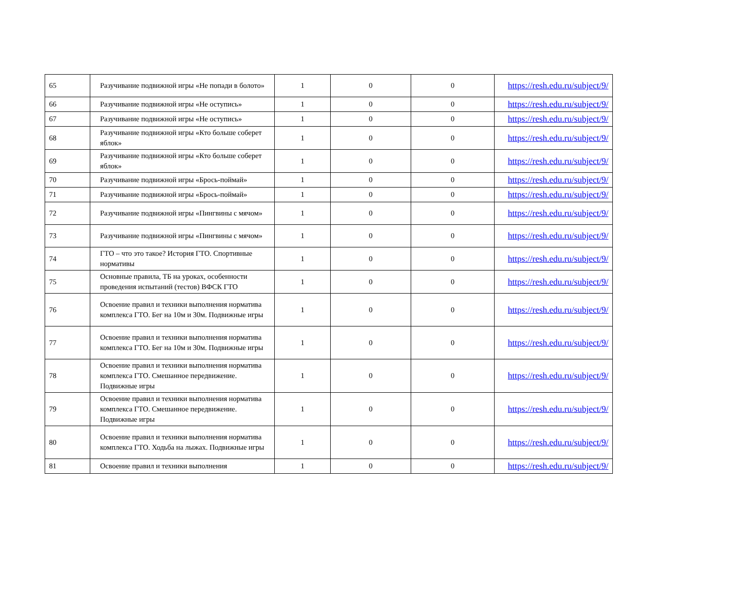| 65 | Разучивание подвижной игры «Не попади в болото» | 1 | 0 | 0 | https://resh.edu.ru/subject/9/ |
| 66 | Разучивание подвижной игры «Не оступись» | 1 | 0 | 0 | https://resh.edu.ru/subject/9/ |
| 67 | Разучивание подвижной игры «Не оступись» | 1 | 0 | 0 | https://resh.edu.ru/subject/9/ |
| 68 | Разучивание подвижной игры «Кто больше соберет яблок» | 1 | 0 | 0 | https://resh.edu.ru/subject/9/ |
| 69 | Разучивание подвижной игры «Кто больше соберет яблок» | 1 | 0 | 0 | https://resh.edu.ru/subject/9/ |
| 70 | Разучивание подвижной игры «Брось-поймай» | 1 | 0 | 0 | https://resh.edu.ru/subject/9/ |
| 71 | Разучивание подвижной игры «Брось-поймай» | 1 | 0 | 0 | https://resh.edu.ru/subject/9/ |
| 72 | Разучивание подвижной игры «Пингвины с мячом» | 1 | 0 | 0 | https://resh.edu.ru/subject/9/ |
| 73 | Разучивание подвижной игры «Пингвины с мячом» | 1 | 0 | 0 | https://resh.edu.ru/subject/9/ |
| 74 | ГТО – что это такое? История ГТО. Спортивные нормативы | 1 | 0 | 0 | https://resh.edu.ru/subject/9/ |
| 75 | Основные правила, ТБ на уроках, особенности проведения испытаний (тестов) ВФСК ГТО | 1 | 0 | 0 | https://resh.edu.ru/subject/9/ |
| 76 | Освоение правил и техники выполнения норматива комплекса ГТО. Бег на 10м и 30м. Подвижные игры | 1 | 0 | 0 | https://resh.edu.ru/subject/9/ |
| 77 | Освоение правил и техники выполнения норматива комплекса ГТО. Бег на 10м и 30м. Подвижные игры | 1 | 0 | 0 | https://resh.edu.ru/subject/9/ |
| 78 | Освоение правил и техники выполнения норматива комплекса ГТО. Смешанное передвижение. Подвижные игры | 1 | 0 | 0 | https://resh.edu.ru/subject/9/ |
| 79 | Освоение правил и техники выполнения норматива комплекса ГТО. Смешанное передвижение. Подвижные игры | 1 | 0 | 0 | https://resh.edu.ru/subject/9/ |
| 80 | Освоение правил и техники выполнения норматива комплекса ГТО. Ходьба на лыжах. Подвижные игры | 1 | 0 | 0 | https://resh.edu.ru/subject/9/ |
| 81 | Освоение правил и техники выполнения | 1 | 0 | 0 | https://resh.edu.ru/subject/9/ |